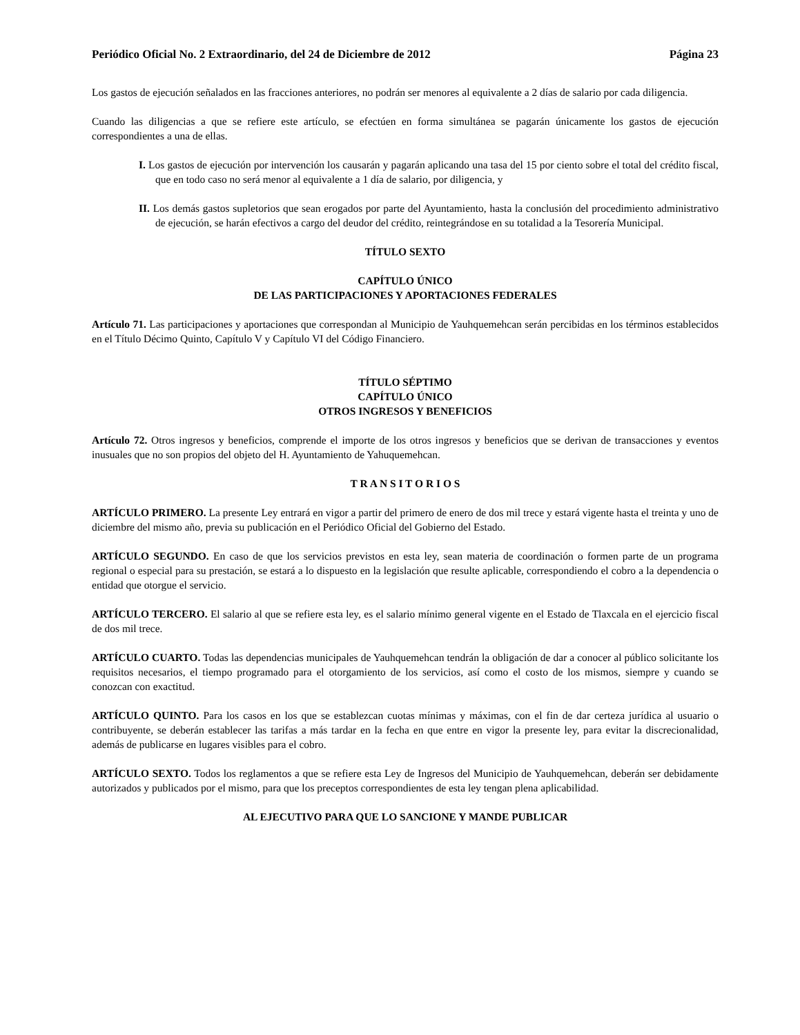Periódico Oficial No. 2 Extraordinario, del 24 de Diciembre de 2012 Página 23
Los gastos de ejecución señalados en las fracciones anteriores, no podrán ser menores al equivalente a 2 días de salario por cada diligencia.
Cuando las diligencias a que se refiere este artículo, se efectúen en forma simultánea se pagarán únicamente los gastos de ejecución correspondientes a una de ellas.
I. Los gastos de ejecución por intervención los causarán y pagarán aplicando una tasa del 15 por ciento sobre el total del crédito fiscal, que en todo caso no será menor al equivalente a 1 día de salario, por diligencia, y
II. Los demás gastos supletorios que sean erogados por parte del Ayuntamiento, hasta la conclusión del procedimiento administrativo de ejecución, se harán efectivos a cargo del deudor del crédito, reintegrándose en su totalidad a la Tesorería Municipal.
TÍTULO SEXTO
CAPÍTULO ÚNICO
DE LAS PARTICIPACIONES Y APORTACIONES FEDERALES
Artículo 71. Las participaciones y aportaciones que correspondan al Municipio de Yauhquemehcan serán percibidas en los términos establecidos en el Título Décimo Quinto, Capítulo V y Capítulo VI del Código Financiero.
TÍTULO SÉPTIMO
CAPÍTULO ÚNICO
OTROS INGRESOS Y BENEFICIOS
Artículo 72. Otros ingresos y beneficios, comprende el importe de los otros ingresos y beneficios que se derivan de transacciones y eventos inusuales que no son propios del objeto del H. Ayuntamiento de Yahuquemehcan.
T R A N S I T O R I O S
ARTÍCULO PRIMERO. La presente Ley entrará en vigor a partir del primero de enero de dos mil trece y estará vigente hasta el treinta y uno de diciembre del mismo año, previa su publicación en el Periódico Oficial del Gobierno del Estado.
ARTÍCULO SEGUNDO. En caso de que los servicios previstos en esta ley, sean materia de coordinación o formen parte de un programa regional o especial para su prestación, se estará a lo dispuesto en la legislación que resulte aplicable, correspondiendo el cobro a la dependencia o entidad que otorgue el servicio.
ARTÍCULO TERCERO. El salario al que se refiere esta ley, es el salario mínimo general vigente en el Estado de Tlaxcala en el ejercicio fiscal de dos mil trece.
ARTÍCULO CUARTO. Todas las dependencias municipales de Yauhquemehcan tendrán la obligación de dar a conocer al público solicitante los requisitos necesarios, el tiempo programado para el otorgamiento de los servicios, así como el costo de los mismos, siempre y cuando se conozcan con exactitud.
ARTÍCULO QUINTO. Para los casos en los que se establezcan cuotas mínimas y máximas, con el fin de dar certeza jurídica al usuario o contribuyente, se deberán establecer las tarifas a más tardar en la fecha en que entre en vigor la presente ley, para evitar la discrecionalidad, además de publicarse en lugares visibles para el cobro.
ARTÍCULO SEXTO. Todos los reglamentos a que se refiere esta Ley de Ingresos del Municipio de Yauhquemehcan, deberán ser debidamente autorizados y publicados por el mismo, para que los preceptos correspondientes de esta ley tengan plena aplicabilidad.
AL EJECUTIVO PARA QUE LO SANCIONE Y MANDE PUBLICAR